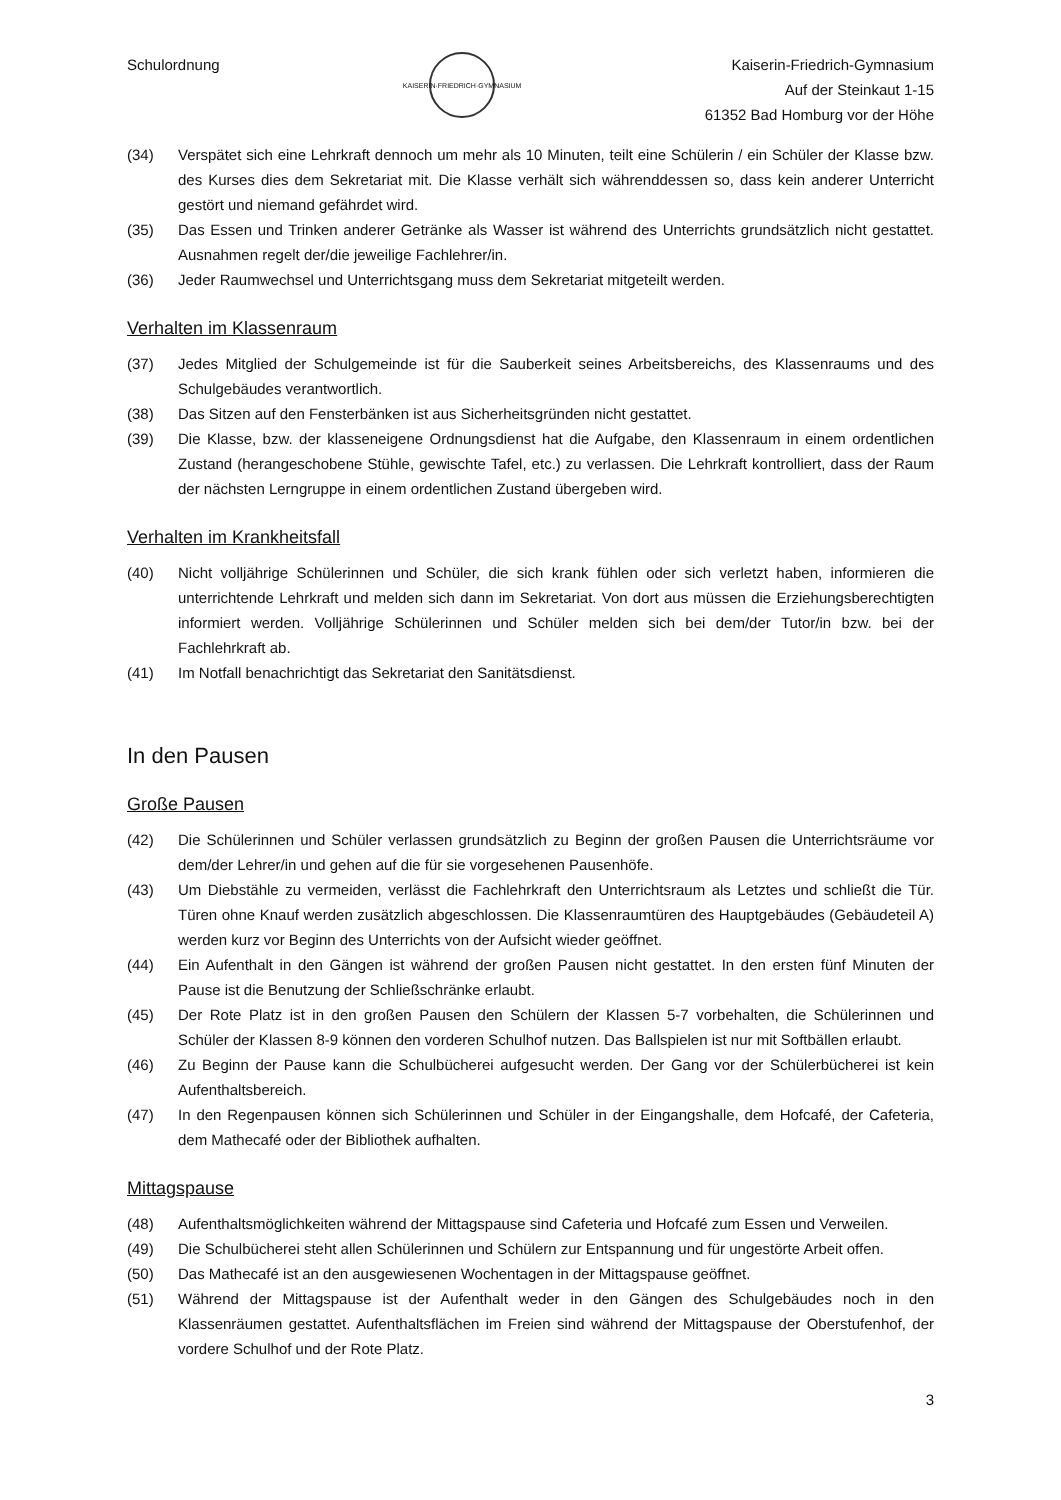Schulordnung
KAISERIN·FRIEDRICH·GYMNASIUM
Kaiserin-Friedrich-Gymnasium
Auf der Steinkaut 1-15
61352 Bad Homburg vor der Höhe
(34) Verspätet sich eine Lehrkraft dennoch um mehr als 10 Minuten, teilt eine Schülerin / ein Schüler der Klasse bzw. des Kurses dies dem Sekretariat mit. Die Klasse verhält sich währenddessen so, dass kein anderer Unterricht gestört und niemand gefährdet wird.
(35) Das Essen und Trinken anderer Getränke als Wasser ist während des Unterrichts grundsätzlich nicht gestattet. Ausnahmen regelt der/die jeweilige Fachlehrer/in.
(36) Jeder Raumwechsel und Unterrichtsgang muss dem Sekretariat mitgeteilt werden.
Verhalten im Klassenraum
(37) Jedes Mitglied der Schulgemeinde ist für die Sauberkeit seines Arbeitsbereichs, des Klassenraums und des Schulgebäudes verantwortlich.
(38) Das Sitzen auf den Fensterbänken ist aus Sicherheitsgründen nicht gestattet.
(39) Die Klasse, bzw. der klasseneigene Ordnungsdienst hat die Aufgabe, den Klassenraum in einem ordentlichen Zustand (herangeschobene Stühle, gewischte Tafel, etc.) zu verlassen. Die Lehrkraft kontrolliert, dass der Raum der nächsten Lerngruppe in einem ordentlichen Zustand übergeben wird.
Verhalten im Krankheitsfall
(40) Nicht volljährige Schülerinnen und Schüler, die sich krank fühlen oder sich verletzt haben, informieren die unterrichtende Lehrkraft und melden sich dann im Sekretariat. Von dort aus müssen die Erziehungsberechtigten informiert werden. Volljährige Schülerinnen und Schüler melden sich bei dem/der Tutor/in bzw. bei der Fachlehrkraft ab.
(41) Im Notfall benachrichtigt das Sekretariat den Sanitätsdienst.
In den Pausen
Große Pausen
(42) Die Schülerinnen und Schüler verlassen grundsätzlich zu Beginn der großen Pausen die Unterrichtsräume vor dem/der Lehrer/in und gehen auf die für sie vorgesehenen Pausenhöfe.
(43) Um Diebstähle zu vermeiden, verlässt die Fachlehrkraft den Unterrichtsraum als Letztes und schließt die Tür. Türen ohne Knauf werden zusätzlich abgeschlossen. Die Klassenraumtüren des Hauptgebäudes (Gebäudeteil A) werden kurz vor Beginn des Unterrichts von der Aufsicht wieder geöffnet.
(44) Ein Aufenthalt in den Gängen ist während der großen Pausen nicht gestattet. In den ersten fünf Minuten der Pause ist die Benutzung der Schließschränke erlaubt.
(45) Der Rote Platz ist in den großen Pausen den Schülern der Klassen 5-7 vorbehalten, die Schülerinnen und Schüler der Klassen 8-9 können den vorderen Schulhof nutzen. Das Ballspielen ist nur mit Softbällen erlaubt.
(46) Zu Beginn der Pause kann die Schulbücherei aufgesucht werden. Der Gang vor der Schülerbücherei ist kein Aufenthaltsbereich.
(47) In den Regenpausen können sich Schülerinnen und Schüler in der Eingangshalle, dem Hofcafé, der Cafeteria, dem Mathecafé oder der Bibliothek aufhalten.
Mittagspause
(48) Aufenthaltsmöglichkeiten während der Mittagspause sind Cafeteria und Hofcafé zum Essen und Verweilen.
(49) Die Schulbücherei steht allen Schülerinnen und Schülern zur Entspannung und für ungestörte Arbeit offen.
(50) Das Mathecafé ist an den ausgewiesenen Wochentagen in der Mittagspause geöffnet.
(51) Während der Mittagspause ist der Aufenthalt weder in den Gängen des Schulgebäudes noch in den Klassenräumen gestattet. Aufenthaltsflächen im Freien sind während der Mittagspause der Oberstufenhof, der vordere Schulhof und der Rote Platz.
3